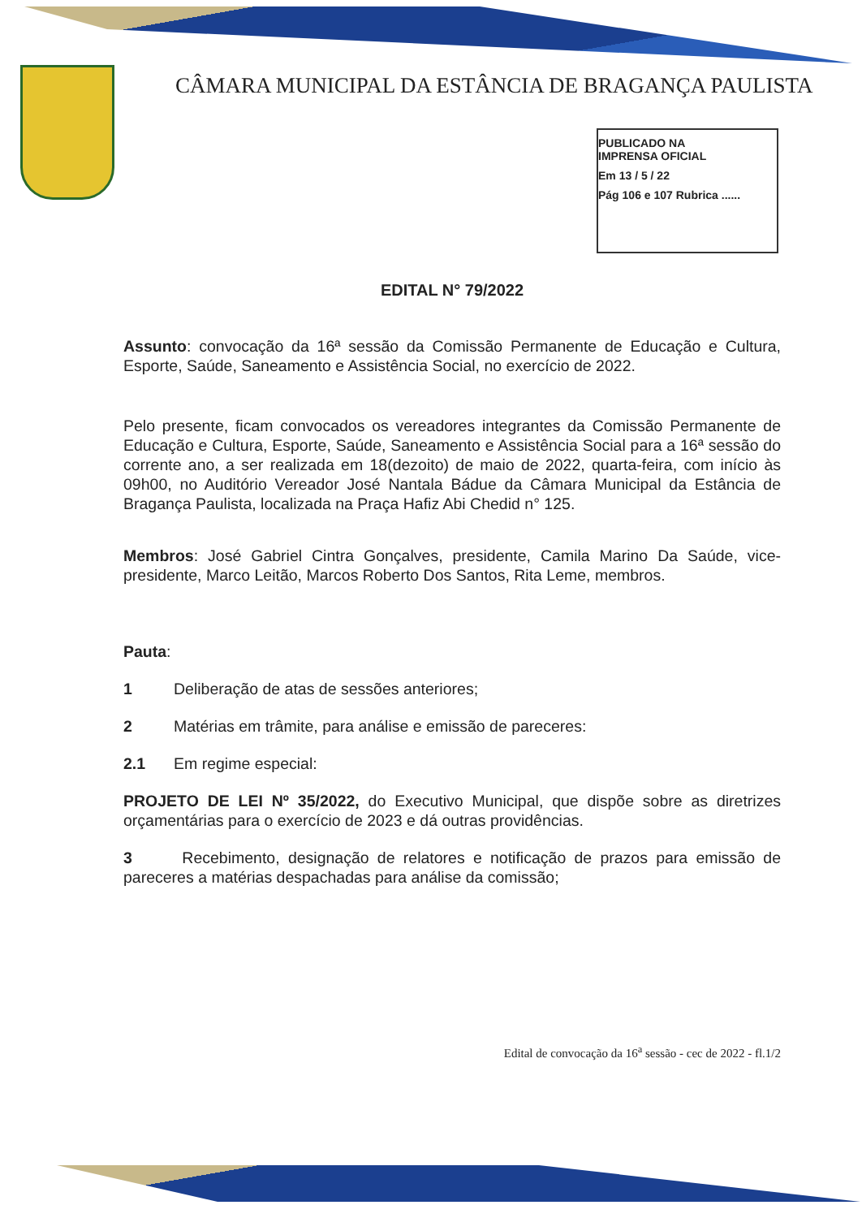CÂMARA MUNICIPAL DA ESTÂNCIA DE BRAGANÇA PAULISTA
PUBLICADO NA
IMPRENSA OFICIAL
Em 13 / 5 / 22
Pág 106 e 107 Rubrica ......
EDITAL N° 79/2022
Assunto: convocação da 16ª sessão da Comissão Permanente de Educação e Cultura, Esporte, Saúde, Saneamento e Assistência Social, no exercício de 2022.
Pelo presente, ficam convocados os vereadores integrantes da Comissão Permanente de Educação e Cultura, Esporte, Saúde, Saneamento e Assistência Social para a 16ª sessão do corrente ano, a ser realizada em 18(dezoito) de maio de 2022, quarta-feira, com início às 09h00, no Auditório Vereador José Nantala Bádue da Câmara Municipal da Estância de Bragança Paulista, localizada na Praça Hafiz Abi Chedid n° 125.
Membros: José Gabriel Cintra Gonçalves, presidente, Camila Marino Da Saúde, vice-presidente, Marco Leitão, Marcos Roberto Dos Santos, Rita Leme, membros.
Pauta:
1 Deliberação de atas de sessões anteriores;
2 Matérias em trâmite, para análise e emissão de pareceres:
2.1 Em regime especial:
PROJETO DE LEI Nº 35/2022, do Executivo Municipal, que dispõe sobre as diretrizes orçamentárias para o exercício de 2023 e dá outras providências.
3 Recebimento, designação de relatores e notificação de prazos para emissão de pareceres a matérias despachadas para análise da comissão;
Edital de convocação da 16<sup>a</sup> sessão - cec de 2022 - fl.1/2